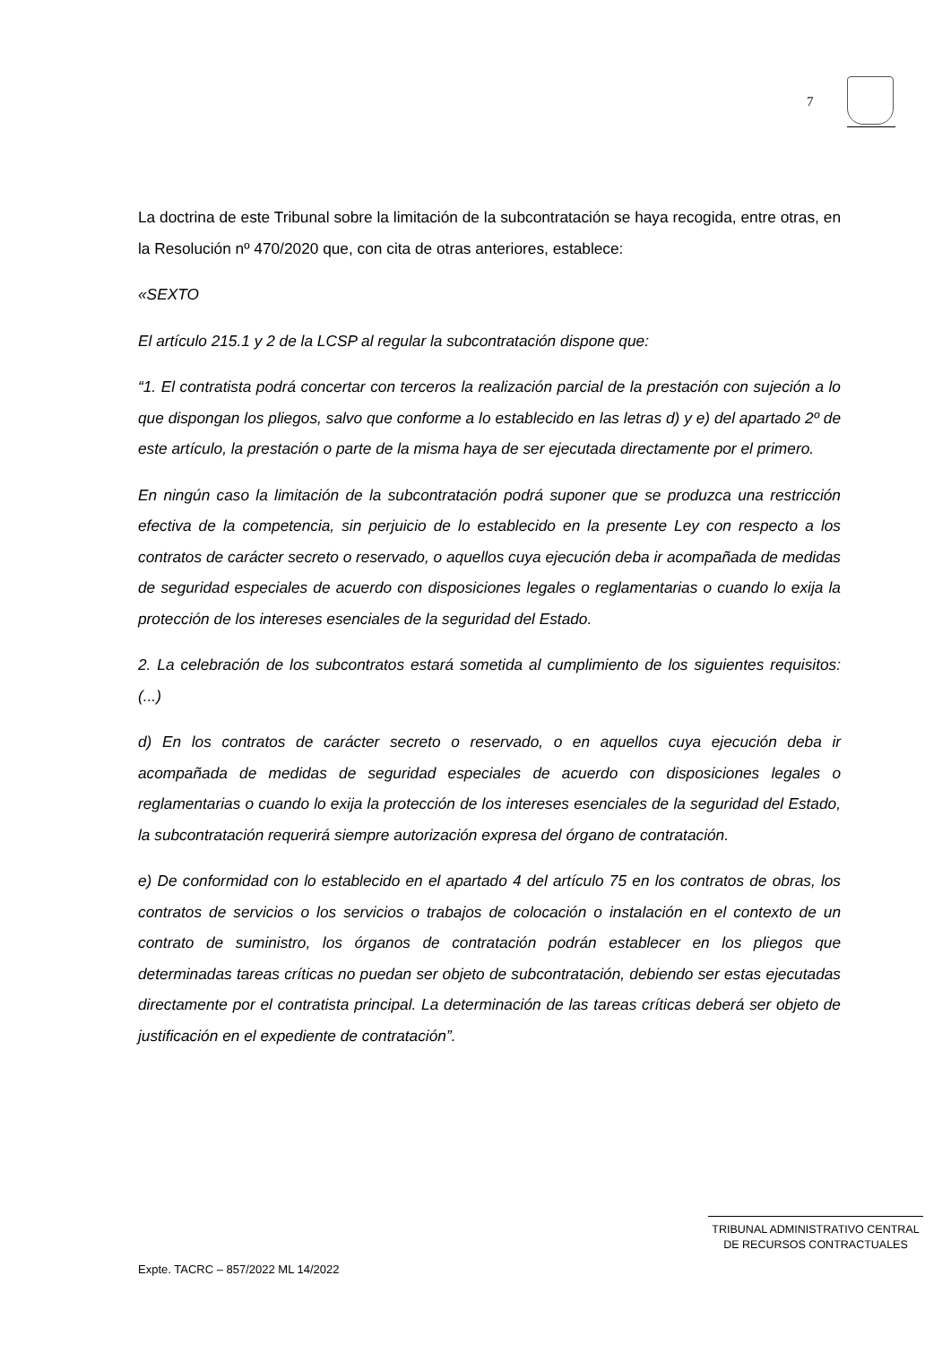7
La doctrina de este Tribunal sobre la limitación de la subcontratación se haya recogida, entre otras, en la Resolución nº 470/2020 que, con cita de otras anteriores, establece:
«SEXTO
El artículo 215.1 y 2 de la LCSP al regular la subcontratación dispone que:
“1. El contratista podrá concertar con terceros la realización parcial de la prestación con sujeción a lo que dispongan los pliegos, salvo que conforme a lo establecido en las letras d) y e) del apartado 2º de este artículo, la prestación o parte de la misma haya de ser ejecutada directamente por el primero.
En ningún caso la limitación de la subcontratación podrá suponer que se produzca una restricción efectiva de la competencia, sin perjuicio de lo establecido en la presente Ley con respecto a los contratos de carácter secreto o reservado, o aquellos cuya ejecución deba ir acompañada de medidas de seguridad especiales de acuerdo con disposiciones legales o reglamentarias o cuando lo exija la protección de los intereses esenciales de la seguridad del Estado.
2. La celebración de los subcontratos estará sometida al cumplimiento de los siguientes requisitos: (...)
d) En los contratos de carácter secreto o reservado, o en aquellos cuya ejecución deba ir acompañada de medidas de seguridad especiales de acuerdo con disposiciones legales o reglamentarias o cuando lo exija la protección de los intereses esenciales de la seguridad del Estado, la subcontratación requerirá siempre autorización expresa del órgano de contratación.
e) De conformidad con lo establecido en el apartado 4 del artículo 75 en los contratos de obras, los contratos de servicios o los servicios o trabajos de colocación o instalación en el contexto de un contrato de suministro, los órganos de contratación podrán establecer en los pliegos que determinadas tareas críticas no puedan ser objeto de subcontratación, debiendo ser estas ejecutadas directamente por el contratista principal. La determinación de las tareas críticas deberá ser objeto de justificación en el expediente de contratación”.
TRIBUNAL ADMINISTRATIVO CENTRAL
DE RECURSOS CONTRACTUALES
Expte. TACRC – 857/2022 ML 14/2022